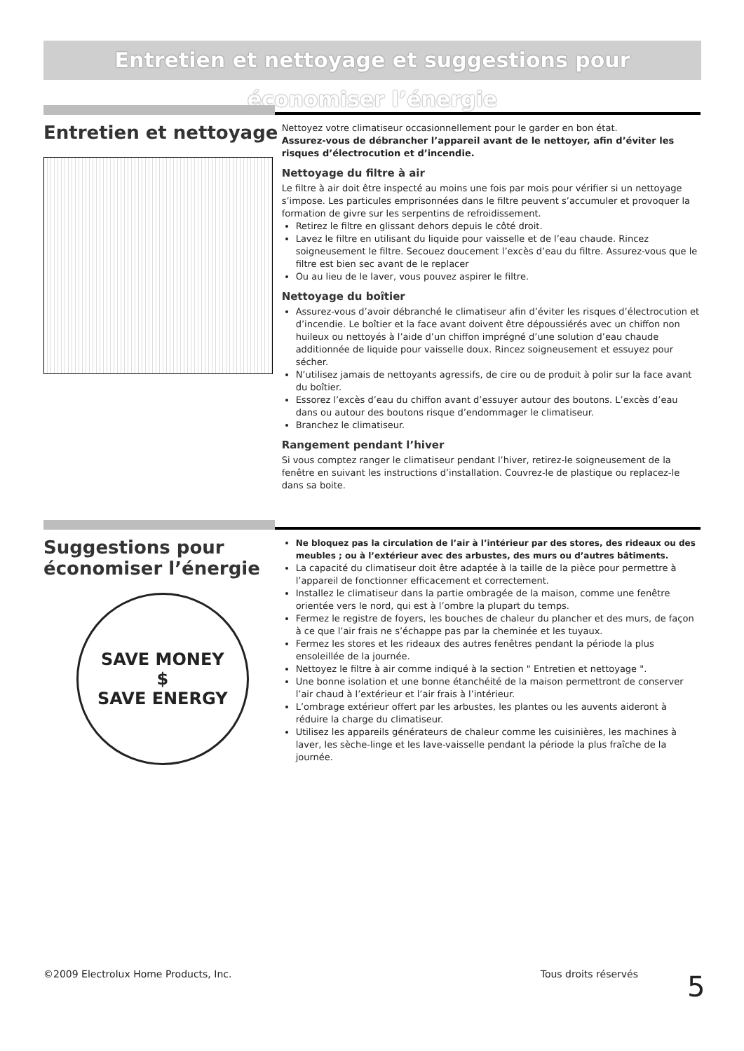Entretien et nettoyage et suggestions pour économiser l’énergie
Entretien et nettoyage
Nettoyez votre climatiseur occasionnellement pour le garder en bon état.
Assurez-vous de débrancher l’appareil avant de le nettoyer, afin d’éviter les risques d’électrocution et d’incendie.
Nettoyage du filtre à air
Le filtre à air doit être inspecté au moins une fois par mois pour vérifier si un nettoyage s’impose. Les particules emprisonnées dans le filtre peuvent s’accumuler et provoquer la formation de givre sur les serpentins de refroidissement.
Retirez le filtre en glissant dehors depuis le côté droit.
Lavez le filtre en utilisant du liquide pour vaisselle et de l’eau chaude. Rincez soigneusement le filtre. Secouez doucement l’excès d’eau du filtre. Assurez-vous que le filtre est bien sec avant de le replacer
Ou au lieu de le laver, vous pouvez aspirer le filtre.
Nettoyage du boîtier
Assurez-vous d’avoir débranché le climatiseur afin d’éviter les risques d’électrocution et d’incendie. Le boîtier et la face avant doivent être dépoussiérés avec un chiffon non huileux ou nettoyés à l’aide d’un chiffon imprégné d’une solution d’eau chaude additionnée de liquide pour vaisselle doux. Rincez soigneusement et essuyez pour sécher.
N’utilisez jamais de nettoyants agressifs, de cire ou de produit à polir sur la face avant du boîtier.
Essorez l’excès d’eau du chiffon avant d’essuyer autour des boutons. L’excès d’eau dans ou autour des boutons risque d’endommager le climatiseur.
Branchez le climatiseur.
Rangement pendant l’hiver
Si vous comptez ranger le climatiseur pendant l’hiver, retirez-le soigneusement de la fenêtre en suivant les instructions d’installation. Couvrez-le de plastique ou replacez-le dans sa boite.
Suggestions pour économiser l’énergie
SAVE MONEY
$
SAVE ENERGY
Ne bloquez pas la circulation de l’air à l’intérieur par des stores, des rideaux ou des meubles ; ou à l’extérieur avec des arbustes, des murs ou d’autres bâtiments.
La capacité du climatiseur doit être adaptée à la taille de la pièce pour permettre à l’appareil de fonctionner efficacement et correctement.
Installez le climatiseur dans la partie ombragée de la maison, comme une fenêtre orientée vers le nord, qui est à l’ombre la plupart du temps.
Fermez le registre de foyers, les bouches de chaleur du plancher et des murs, de façon à ce que l’air frais ne s’échappe pas par la cheminée et les tuyaux.
Fermez les stores et les rideaux des autres fenêtres pendant la période la plus ensoleillée de la journée.
Nettoyez le filtre à air comme indiqué à la section " Entretien et nettoyage ".
Une bonne isolation et une bonne étanchéité de la maison permettront de conserver l’air chaud à l’extérieur et l’air frais à l’intérieur.
L’ombrage extérieur offert par les arbustes, les plantes ou les auvents aideront à réduire la charge du climatiseur.
Utilisez les appareils générateurs de chaleur comme les cuisinières, les machines à laver, les sèche-linge et les lave-vaisselle pendant la période la plus fraîche de la journée.
©2009 Electrolux Home Products, Inc. Tous droits réservés 5